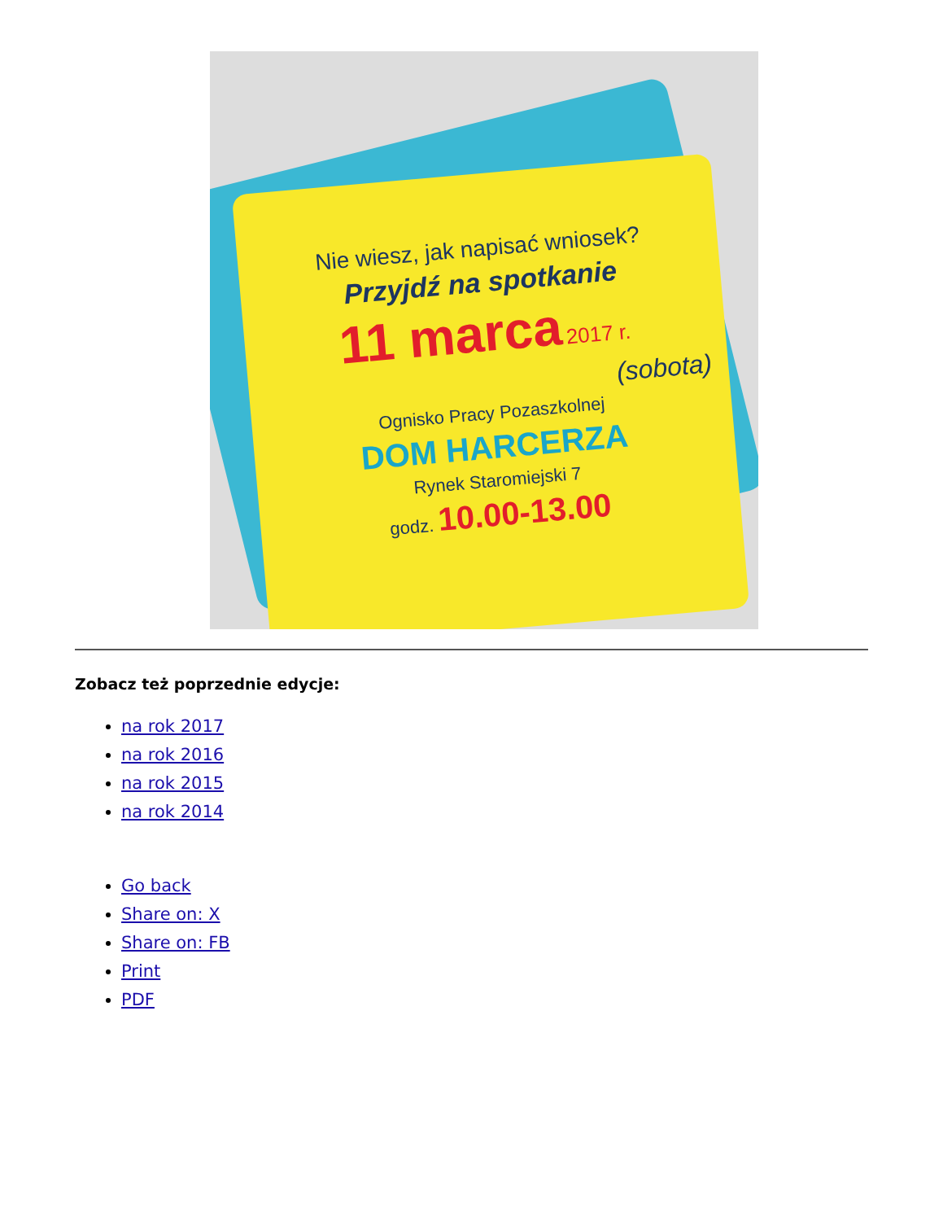Nie wiesz, jak napisać wniosek?
Przyjdź na spotkanie
11 marca 2017 r.
(sobota)
Ognisko Pracy Pozaszkolnej
DOM HARCERZA
Rynek Staromiejski 7
godz. 10.00-13.00
Zobacz też poprzednie edycje:
na rok 2017
na rok 2016
na rok 2015
na rok 2014
Go back
Share on: X
Share on: FB
Print
PDF